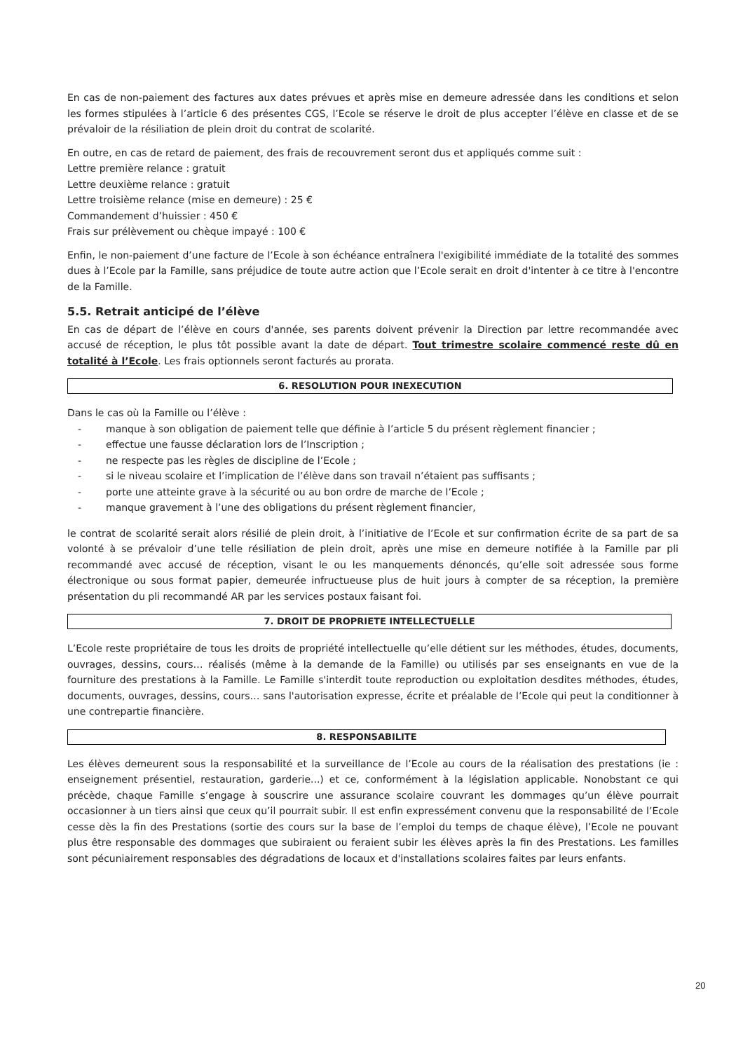En cas de non-paiement des factures aux dates prévues et après mise en demeure adressée dans les conditions et selon les formes stipulées à l’article 6 des présentes CGS, l’Ecole se réserve le droit de plus accepter l’élève en classe et de se prévaloir de la résiliation de plein droit du contrat de scolarité.
En outre, en cas de retard de paiement, des frais de recouvrement seront dus et appliqués comme suit :
Lettre première relance : gratuit
Lettre deuxième relance : gratuit
Lettre troisième relance (mise en demeure) : 25 €
Commandement d’huissier : 450 €
Frais sur prélèvement ou chèque impayé : 100 €
Enfin, le non-paiement d’une facture de l’Ecole à son échéance entraînera l'exigibilité immédiate de la totalité des sommes dues à l’Ecole par la Famille, sans préjudice de toute autre action que l’Ecole serait en droit d'intenter à ce titre à l'encontre de la Famille.
5.5. Retrait anticipé de l’élève
En cas de départ de l’élève en cours d'année, ses parents doivent prévenir la Direction par lettre recommandée avec accusé de réception, le plus tôt possible avant la date de départ. Tout trimestre scolaire commencé reste dû en totalité à l’Ecole. Les frais optionnels seront facturés au prorata.
6. RESOLUTION POUR INEXECUTION
Dans le cas où la Famille ou l’élève :
- manque à son obligation de paiement telle que définie à l’article 5 du présent règlement financier ;
- effectue une fausse déclaration lors de l’Inscription ;
- ne respecte pas les règles de discipline de l’Ecole ;
- si le niveau scolaire et l’implication de l’élève dans son travail n’étaient pas suffisants ;
- porte une atteinte grave à la sécurité ou au bon ordre de marche de l’Ecole ;
- manque gravement à l’une des obligations du présent règlement financier,
le contrat de scolarité serait alors résilié de plein droit, à l’initiative de l’Ecole et sur confirmation écrite de sa part de sa volonté à se prévaloir d’une telle résiliation de plein droit, après une mise en demeure notifiée à la Famille par pli recommandé avec accusé de réception, visant le ou les manquements dénoncés, qu’elle soit adressée sous forme électronique ou sous format papier, demeurée infructueuse plus de huit jours à compter de sa réception, la première présentation du pli recommandé AR par les services postaux faisant foi.
7. DROIT DE PROPRIETE INTELLECTUELLE
L’Ecole reste propriétaire de tous les droits de propriété intellectuelle qu’elle détient sur les méthodes, études, documents, ouvrages, dessins, cours… réalisés (même à la demande de la Famille) ou utilisés par ses enseignants en vue de la fourniture des prestations à la Famille. Le Famille s'interdit toute reproduction ou exploitation desdites méthodes, études, documents, ouvrages, dessins, cours… sans l'autorisation expresse, écrite et préalable de l’Ecole qui peut la conditionner à une contrepartie financière.
8. RESPONSABILITE
Les élèves demeurent sous la responsabilité et la surveillance de l’Ecole au cours de la réalisation des prestations (ie : enseignement présentiel, restauration, garderie...) et ce, conformément à la législation applicable. Nonobstant ce qui précède, chaque Famille s’engage à souscrire une assurance scolaire couvrant les dommages qu’un élève pourrait occasionner à un tiers ainsi que ceux qu’il pourrait subir. Il est enfin expressément convenu que la responsabilité de l’Ecole cesse dès la fin des Prestations (sortie des cours sur la base de l’emploi du temps de chaque élève), l’Ecole ne pouvant plus être responsable des dommages que subiraient ou feraient subir les élèves après la fin des Prestations. Les familles sont pécuniairement responsables des dégradations de locaux et d'installations scolaires faites par leurs enfants.
20